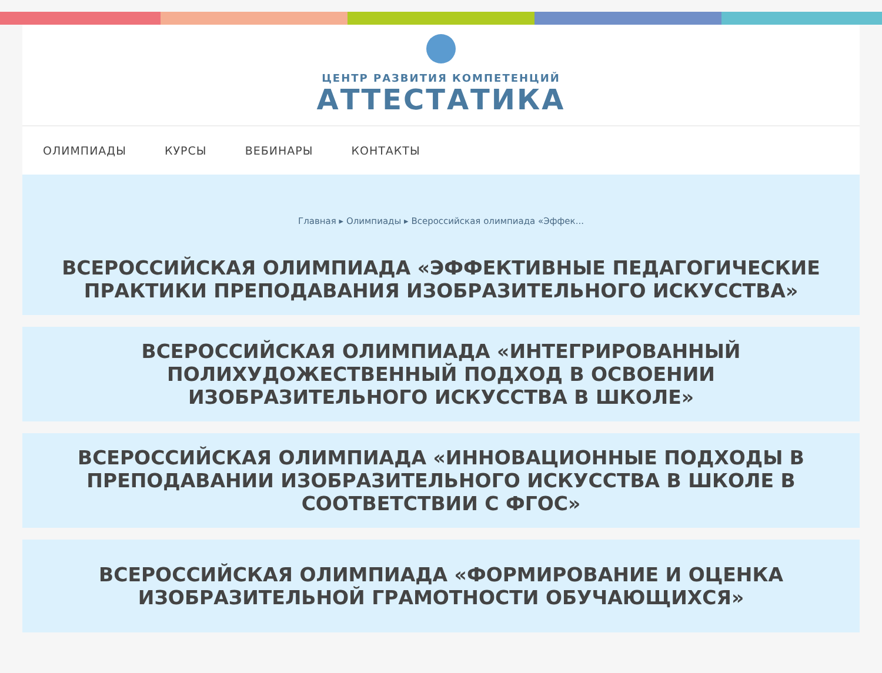ЦЕНТР РАЗВИТИЯ КОМПЕТЕНЦИЙ
АТТЕСТАТИКА
ОЛИМПИАДЫ КУРСЫ ВЕБИНАРЫ КОНТАКТЫ
Главная ▸ Олимпиады ▸ Всероссийская олимпиада «Эффек...
ВСЕРОССИЙСКАЯ ОЛИМПИАДА «ЭФФЕКТИВНЫЕ ПЕДАГОГИЧЕСКИЕ ПРАКТИКИ ПРЕПОДАВАНИЯ ИЗОБРАЗИТЕЛЬНОГО ИСКУССТВА»
ВСЕРОССИЙСКАЯ ОЛИМПИАДА «ИНТЕГРИРОВАННЫЙ ПОЛИХУДОЖЕСТВЕННЫЙ ПОДХОД В ОСВОЕНИИ ИЗОБРАЗИТЕЛЬНОГО ИСКУССТВА В ШКОЛЕ»
ВСЕРОССИЙСКАЯ ОЛИМПИАДА «ИННОВАЦИОННЫЕ ПОДХОДЫ В ПРЕПОДАВАНИИ ИЗОБРАЗИТЕЛЬНОГО ИСКУССТВА В ШКОЛЕ В СООТВЕТСТВИИ С ФГОС»
ВСЕРОССИЙСКАЯ ОЛИМПИАДА «ФОРМИРОВАНИЕ И ОЦЕНКА ИЗОБРАЗИТЕЛЬНОЙ ГРАМОТНОСТИ ОБУЧАЮЩИХСЯ»